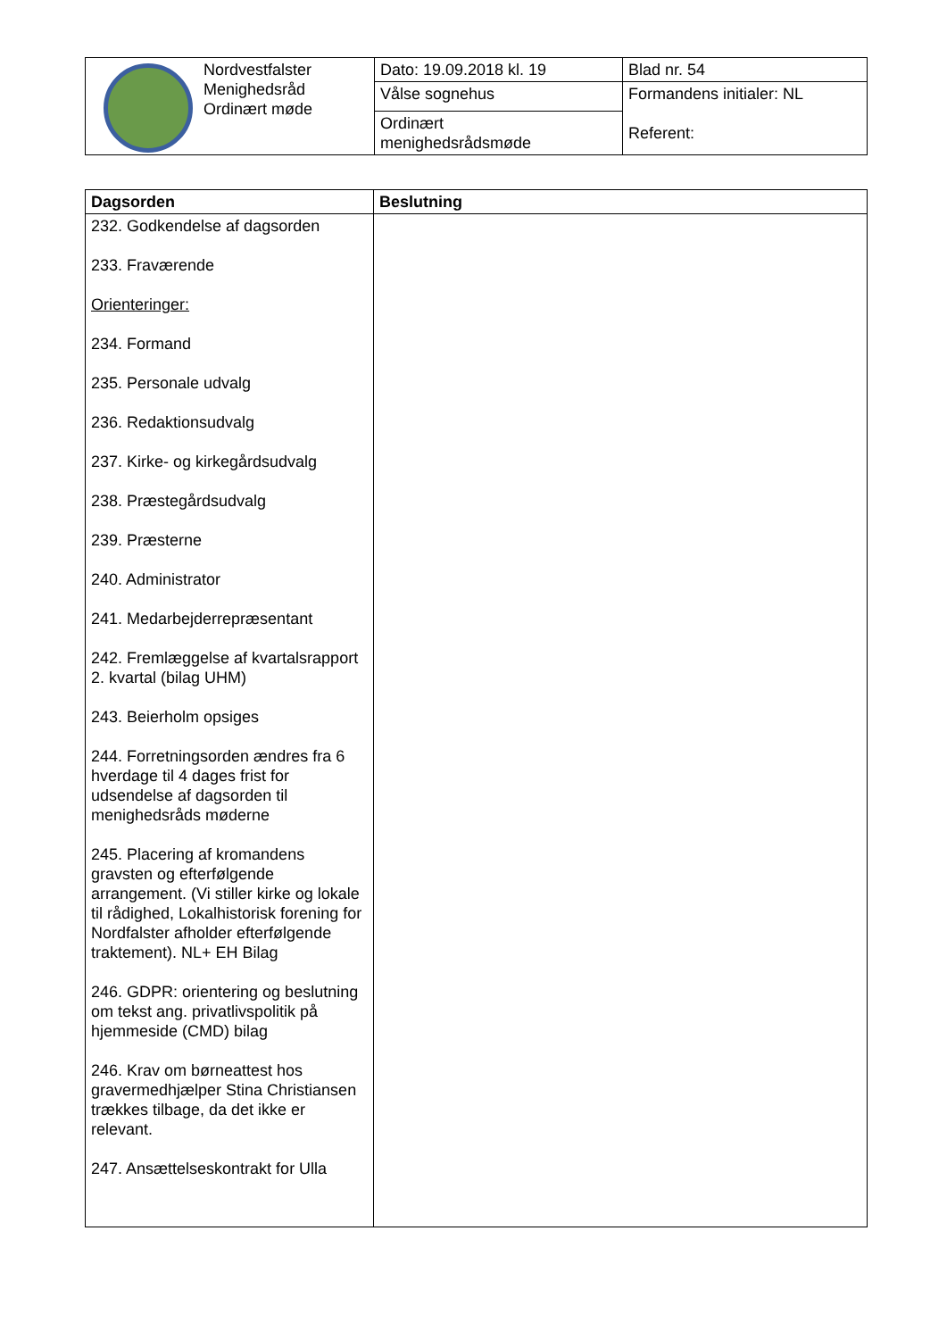| | Nordvestfalster Menighedsråd Ordinært møde | Dato: 19.09.2018 kl. 19 | Blad nr. 54 |
| | | Vålse sognehus | Formandens initialer: NL Referent: |
| | | Ordinært menighedsrådsmøde | |
| Dagsorden | Beslutning |
| --- | --- |
| 232. Godkendelse af dagsorden 233. Fraværende Orienteringer: 234. Formand 235. Personale udvalg 236. Redaktionsudvalg 237. Kirke- og kirkegårdsudvalg 238. Præstegårdsudvalg 239. Præsterne 240. Administrator 241. Medarbejderrepræsentant 242. Fremlæggelse af kvartalsrapport 2. kvartal (bilag UHM) 243. Beierholm opsiges 244. Forretningsorden ændres fra 6 hverdage til 4 dages frist for udsendelse af dagsorden til menighedsråds møderne 245. Placering af kromandens gravsten og efterfølgende arrangement. (Vi stiller kirke og lokale til rådighed, Lokalhistorisk forening for Nordfalster afholder efterfølgende traktement). NL+ EH Bilag 246. GDPR: orientering og beslutning om tekst ang. privatlivspolitik på hjemmeside (CMD) bilag 246. Krav om børneattest hos gravermedhjælper Stina Christiansen trækkes tilbage, da det ikke er relevant. 247. Ansættelseskontrakt for Ulla | |